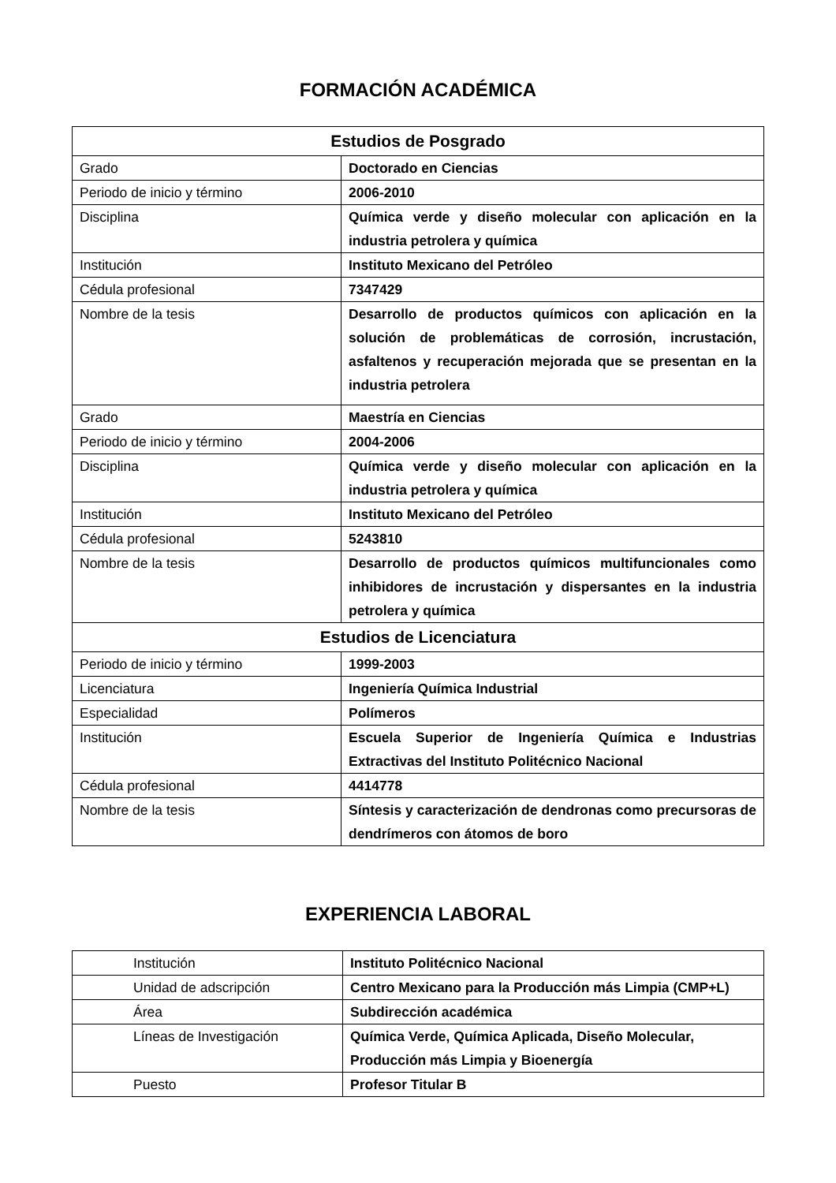FORMACIÓN ACADÉMICA
| Estudios de Posgrado | |
| --- | --- |
| Grado | Doctorado en Ciencias |
| Periodo de inicio y término | 2006-2010 |
| Disciplina | Química verde y diseño molecular con aplicación en la industria petrolera y química |
| Institución | Instituto Mexicano del Petróleo |
| Cédula profesional | 7347429 |
| Nombre de la tesis | Desarrollo de productos químicos con aplicación en la solución de problemáticas de corrosión, incrustación, asfaltenos y recuperación mejorada que se presentan en la industria petrolera |
| Grado | Maestría en Ciencias |
| Periodo de inicio y término | 2004-2006 |
| Disciplina | Química verde y diseño molecular con aplicación en la industria petrolera y química |
| Institución | Instituto Mexicano del Petróleo |
| Cédula profesional | 5243810 |
| Nombre de la tesis | Desarrollo de productos químicos multifuncionales como inhibidores de incrustación y dispersantes en la industria petrolera y química |
| Estudios de Licenciatura | |
| Periodo de inicio y término | 1999-2003 |
| Licenciatura | Ingeniería Química Industrial |
| Especialidad | Polímeros |
| Institución | Escuela Superior de Ingeniería Química e Industrias Extractivas del Instituto Politécnico Nacional |
| Cédula profesional | 4414778 |
| Nombre de la tesis | Síntesis y caracterización de dendronas como precursoras de dendrímeros con átomos de boro |
EXPERIENCIA LABORAL
| Institución | Instituto Politécnico Nacional |
| Unidad de adscripción | Centro Mexicano para la Producción más Limpia (CMP+L) |
| Área | Subdirección académica |
| Líneas de Investigación | Química Verde, Química Aplicada, Diseño Molecular, Producción más Limpia y Bioenergía |
| Puesto | Profesor Titular B |